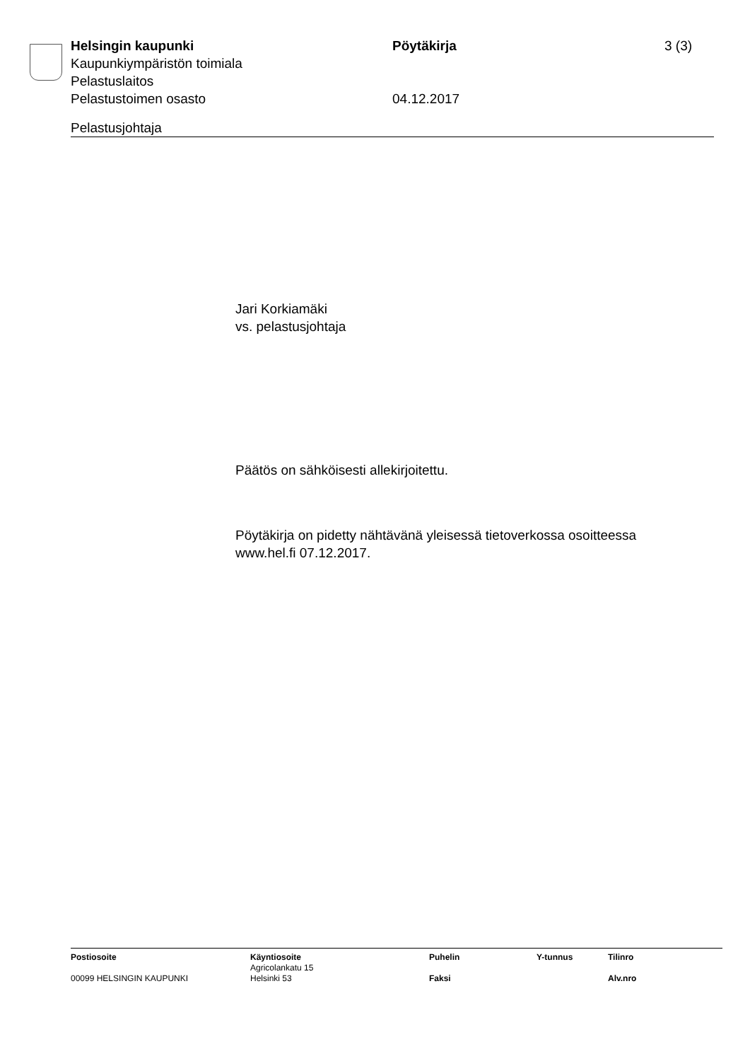Helsingin kaupunki Pöytäkirja 3 (3)
Kaupunkiympäristön toimiala
Pelastuslaitos
Pelastustoimen osasto 04.12.2017
Pelastusjohtaja
Jari Korkiamäki
vs. pelastusjohtaja
Päätös on sähköisesti allekirjoitettu.
Pöytäkirja on pidetty nähtävänä yleisessä tietoverkossa osoitteessa
www.hel.fi 07.12.2017.
| Postiosoite | Käyntiosoite | Puhelin | Y-tunnus | Tilinro |
| --- | --- | --- | --- | --- |
| | Agricolankatu 15 | | | |
| 00099 HELSINGIN KAUPUNKI | Helsinki 53 | Faksi | | Alv.nro |